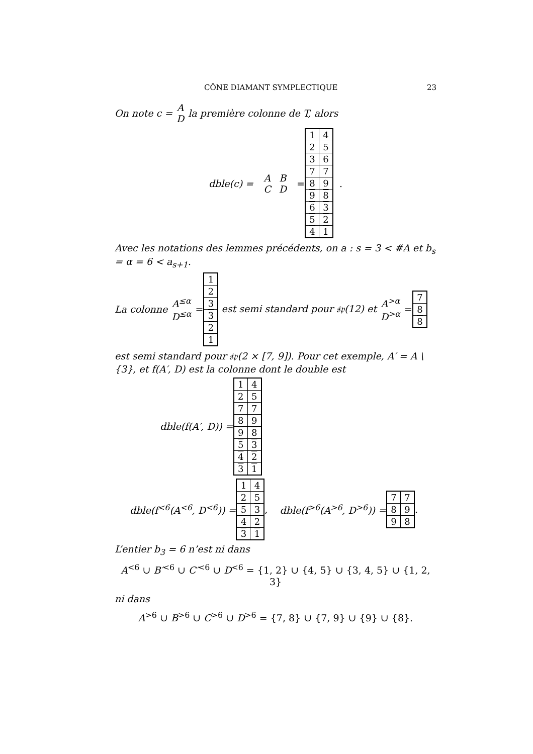CÔNE DIAMANT SYMPLECTIQUE 23
On note c = A D la première colonne de T, alors
dble(c) = A C B D =
| 1 | 4 |
| 2 | 5 |
| 3 | 6 |
| 7 | 7 |
| 8 | 9 |
| 9 | 8 |
| 6 | 3 |
| 5 | 2 |
| 4 | 1 |
.
Avec les notations des lemmes précédents, on a : s = 3 < #A et b<sub>s</sub> = α = 6 < a<sub>s+1</sub>.
La colonne A<sup>≤α</sup> D<sup>≤α</sup> =
| 1 |
| 2 |
| 3 |
| 3 |
| 2 |
| 1 |
est semi standard pour 𝔰𝔭(12) et A<sup>>α</sup> D<sup>>α</sup> =
| 7 |
| 8 |
| 8 |
est semi standard pour 𝔰𝔭(2 × [7, 9]). Pour cet exemple, A′ = A \ {3}, et f(A′, D) est la colonne dont le double est
dble(f(A′, D)) =
| 1 | 4 |
| 2 | 5 |
| 7 | 7 |
| 8 | 9 |
| 9 | 8 |
| 5 | 3 |
| 4 | 2 |
| 3 | 1 |
dble(f<sup><6</sup>(A<sup><6</sup>, D<sup><6</sup>)) =
| 1 | 4 |
| 2 | 5 |
| 5 | 3 |
| 4 | 2 |
| 3 | 1 |
, dble(f<sup>>6</sup>(A<sup>>6</sup>, D<sup>>6</sup>)) =
| 7 | 7 |
| 8 | 9 |
| 9 | 8 |
.
L’entier b<sub>3</sub> = 6 n’est ni dans
A<sup><6</sup> ∪ B′<sup><6</sup> ∪ C′<sup><6</sup> ∪ D<sup><6</sup> = {1, 2} ∪ {4, 5} ∪ {3, 4, 5} ∪ {1, 2, 3}
ni dans
A<sup>>6</sup> ∪ B<sup>>6</sup> ∪ C<sup>>6</sup> ∪ D<sup>>6</sup> = {7, 8} ∪ {7, 9} ∪ {9} ∪ {8}.